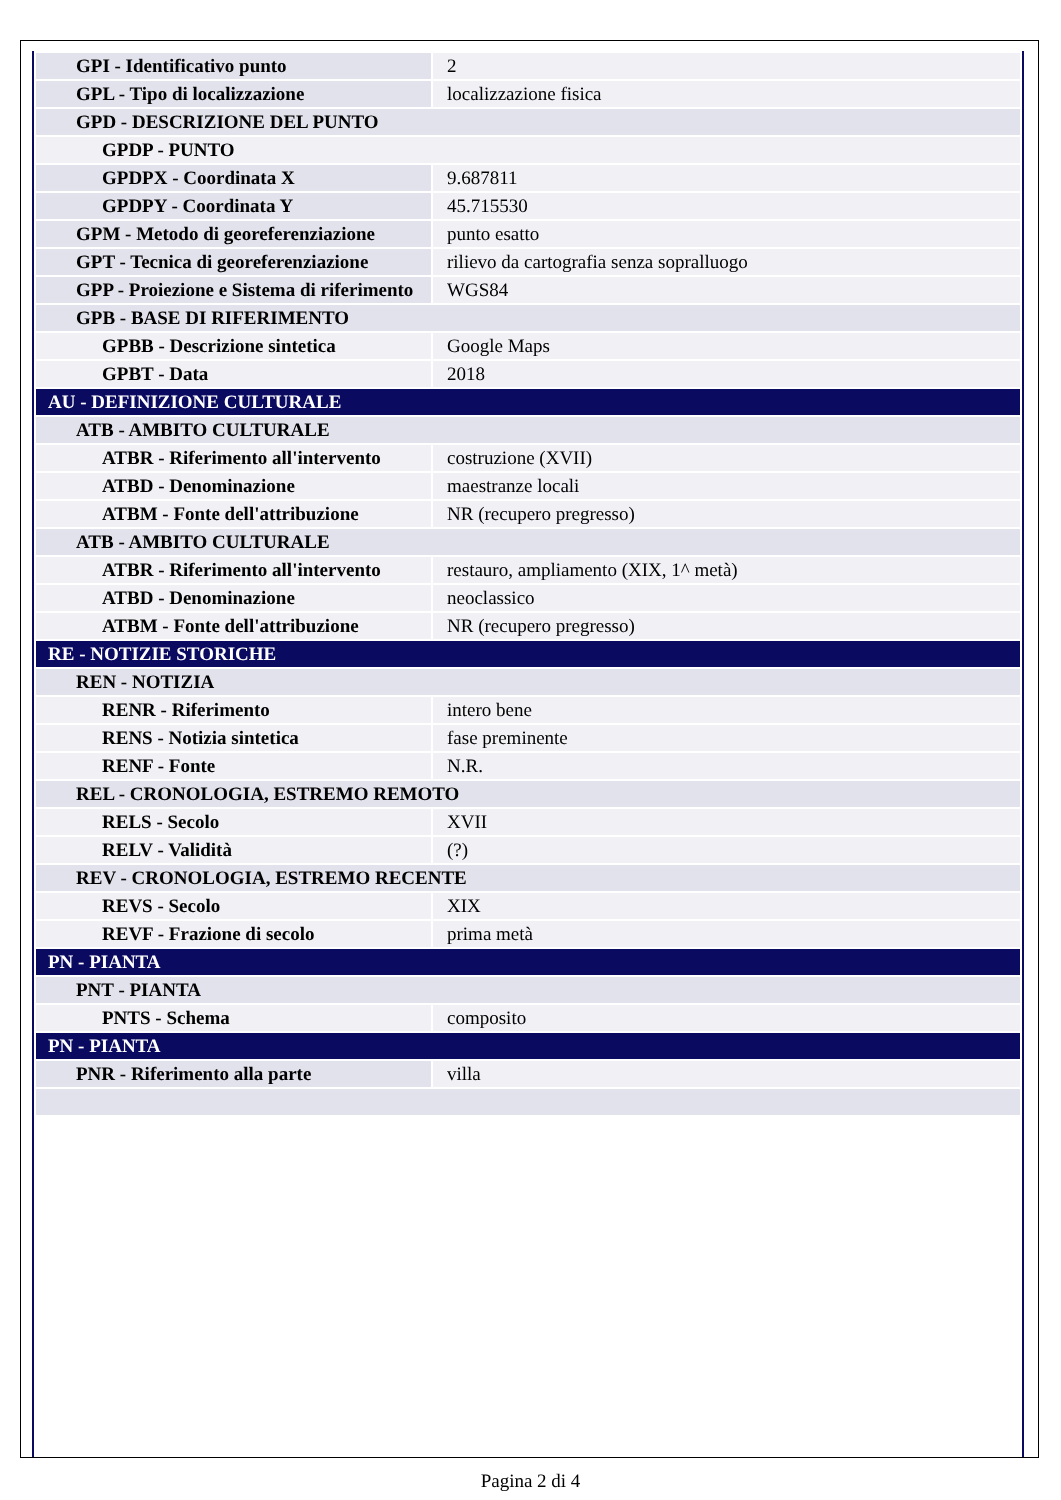| GPI - Identificativo punto | 2 |
| GPL - Tipo di localizzazione | localizzazione fisica |
| GPD - DESCRIZIONE DEL PUNTO | |
| GPDP - PUNTO | |
| GPDPX - Coordinata X | 9.687811 |
| GPDPY - Coordinata Y | 45.715530 |
| GPM - Metodo di georeferenziazione | punto esatto |
| GPT - Tecnica di georeferenziazione | rilievo da cartografia senza sopralluogo |
| GPP - Proiezione e Sistema di riferimento | WGS84 |
| GPB - BASE DI RIFERIMENTO | |
| GPBB - Descrizione sintetica | Google Maps |
| GPBT - Data | 2018 |
| AU - DEFINIZIONE CULTURALE | |
| ATB - AMBITO CULTURALE | |
| ATBR - Riferimento all'intervento | costruzione (XVII) |
| ATBD - Denominazione | maestranze locali |
| ATBM - Fonte dell'attribuzione | NR (recupero pregresso) |
| ATB - AMBITO CULTURALE | |
| ATBR - Riferimento all'intervento | restauro, ampliamento (XIX, 1^ metà) |
| ATBD - Denominazione | neoclassico |
| ATBM - Fonte dell'attribuzione | NR (recupero pregresso) |
| RE - NOTIZIE STORICHE | |
| REN - NOTIZIA | |
| RENR - Riferimento | intero bene |
| RENS - Notizia sintetica | fase preminente |
| RENF - Fonte | N.R. |
| REL - CRONOLOGIA, ESTREMO REMOTO | |
| RELS - Secolo | XVII |
| RELV - Validità | (?) |
| REV - CRONOLOGIA, ESTREMO RECENTE | |
| REVS - Secolo | XIX |
| REVF - Frazione di secolo | prima metà |
| PN - PIANTA | |
| PNT - PIANTA | |
| PNTS - Schema | composito |
| PN - PIANTA | |
| PNR - Riferimento alla parte | villa |
Pagina 2 di 4